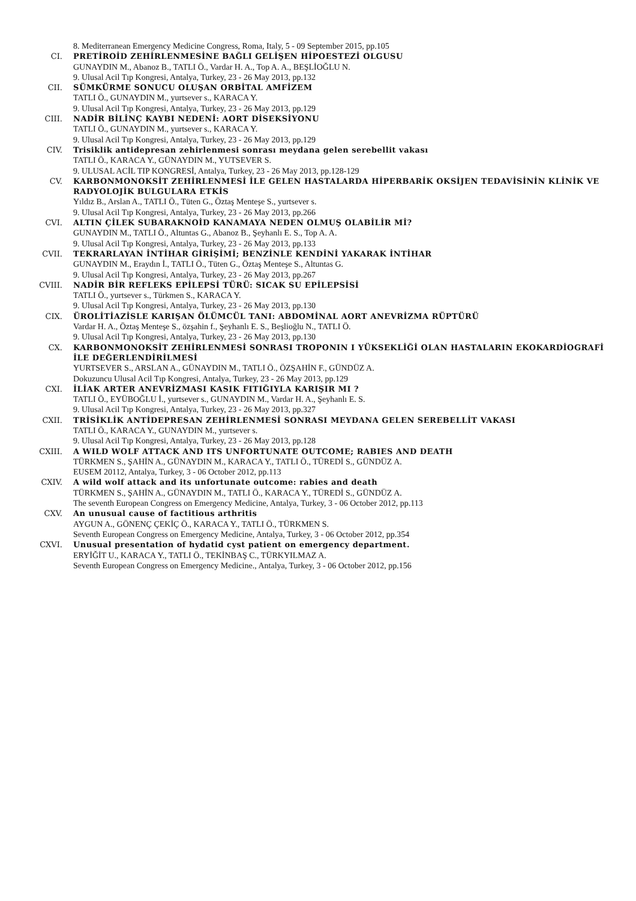8. Mediterranean Emergency Medicine Congress, Roma, Italy, 5 - 09 September 2015, pp.105
CI. PRETİROİD ZEHİRLENMESİNE BAĞLI GELİŞEN HİPOESTEZİ OLGUSU
GUNAYDIN M., Abanoz B., TATLI Ö., Vardar H. A., Top A. A., BEŞLİOĞLU N.
9. Ulusal Acil Tıp Kongresi, Antalya, Turkey, 23 - 26 May 2013, pp.132
CII. SÜMKÜRME SONUCU OLUŞAN ORBİTAL AMFİZEM
TATLI Ö., GUNAYDIN M., yurtsever s., KARACA Y.
9. Ulusal Acil Tıp Kongresi, Antalya, Turkey, 23 - 26 May 2013, pp.129
CIII. NADİR BİLİNÇ KAYBI NEDENİ: AORT DİSEKSİYONU
TATLI Ö., GUNAYDIN M., yurtsever s., KARACA Y.
9. Ulusal Acil Tıp Kongresi, Antalya, Turkey, 23 - 26 May 2013, pp.129
CIV. Trisiklik antidepresan zehirlenmesi sonrası meydana gelen serebellit vakası
TATLI Ö., KARACA Y., GÜNAYDIN M., YUTSEVER S.
9. ULUSAL ACİL TIP KONGRESİ, Antalya, Turkey, 23 - 26 May 2013, pp.128-129
CV. KARBONMONOKSİT ZEHİRLENMESİ İLE GELEN HASTALARDA HİPERBARİK OKSİJEN TEDAVİSİNİN KLİNİK VE RADYOLOJİK BULGULARA ETKİS
Yıldız B., Arslan A., TATLI Ö., Tüten G., Öztaş Menteşe S., yurtsever s.
9. Ulusal Acil Tıp Kongresi, Antalya, Turkey, 23 - 26 May 2013, pp.266
CVI. ALTIN ÇİLEK SUBARAKNOİD KANAMAYA NEDEN OLMUŞ OLABİLİR Mİ?
GUNAYDIN M., TATLI Ö., Altuntas G., Abanoz B., Şeyhanlı E. S., Top A. A.
9. Ulusal Acil Tıp Kongresi, Antalya, Turkey, 23 - 26 May 2013, pp.133
CVII. TEKRARLAYAN İNTİHAR GİRİŞİMİ; BENZİNLE KENDİNİ YAKARAK İNTİHAR
GUNAYDIN M., Eraydın İ., TATLI Ö., Tüten G., Öztaş Menteşe S., Altuntas G.
9. Ulusal Acil Tıp Kongresi, Antalya, Turkey, 23 - 26 May 2013, pp.267
CVIII. NADİR BİR REFLEKS EPİLEPSİ TÜRÜ: SICAK SU EPİLEPSİSİ
TATLI Ö., yurtsever s., Türkmen S., KARACA Y.
9. Ulusal Acil Tıp Kongresi, Antalya, Turkey, 23 - 26 May 2013, pp.130
CIX. ÜROLİTİAZİSLE KARIŞAN ÖLÜMCÜL TANI: ABDOMİNAL AORT ANEVRİZMA RÜPTÜRÜ
Vardar H. A., Öztaş Menteşe S., özşahin f., Şeyhanlı E. S., Beşlioğlu N., TATLI Ö.
9. Ulusal Acil Tıp Kongresi, Antalya, Turkey, 23 - 26 May 2013, pp.130
CX. KARBONMONOKSİT ZEHİRLENMESİ SONRASI TROPONIN I YÜKSEKLİĞİ OLAN HASTALARIN EKOKARDİOGRAFİ İLE DEĞERLENDİRİLMESİ
YURTSEVER S., ARSLAN A., GÜNAYDIN M., TATLI Ö., ÖZŞAHİN F., GÜNDÜZ A.
Dokuzuncu Ulusal Acil Tıp Kongresi, Antalya, Turkey, 23 - 26 May 2013, pp.129
CXI. İLİAK ARTER ANEVRİZMASI KASIK FITIĞIYLA KARIŞIR MI ?
TATLI Ö., EYÜBOĞLU İ., yurtsever s., GUNAYDIN M., Vardar H. A., Şeyhanlı E. S.
9. Ulusal Acil Tıp Kongresi, Antalya, Turkey, 23 - 26 May 2013, pp.327
CXII. TRİSİKLİK ANTİDEPRESAN ZEHİRLENMESİ SONRASI MEYDANA GELEN SEREBELLİT VAKASI
TATLI Ö., KARACA Y., GUNAYDIN M., yurtsever s.
9. Ulusal Acil Tıp Kongresi, Antalya, Turkey, 23 - 26 May 2013, pp.128
CXIII. A WILD WOLF ATTACK AND ITS UNFORTUNATE OUTCOME; RABIES AND DEATH
TÜRKMEN S., ŞAHİN A., GÜNAYDIN M., KARACA Y., TATLI Ö., TÜREDİ S., GÜNDÜZ A.
EUSEM 20112, Antalya, Turkey, 3 - 06 October 2012, pp.113
CXIV. A wild wolf attack and its unfortunate outcome: rabies and death
TÜRKMEN S., ŞAHİN A., GÜNAYDIN M., TATLI Ö., KARACA Y., TÜREDİ S., GÜNDÜZ A.
The seventh European Congress on Emergency Medicine, Antalya, Turkey, 3 - 06 October 2012, pp.113
CXV. An unusual cause of factitious arthritis
AYGUN A., GÖNENÇ ÇEKİÇ Ö., KARACA Y., TATLI Ö., TÜRKMEN S.
Seventh European Congress on Emergency Medicine, Antalya, Turkey, 3 - 06 October 2012, pp.354
CXVI. Unusual presentation of hydatid cyst patient on emergency department.
ERYİĞİT U., KARACA Y., TATLI Ö., TEKİNBAŞ C., TÜRKYILMAZ A.
Seventh European Congress on Emergency Medicine., Antalya, Turkey, 3 - 06 October 2012, pp.156